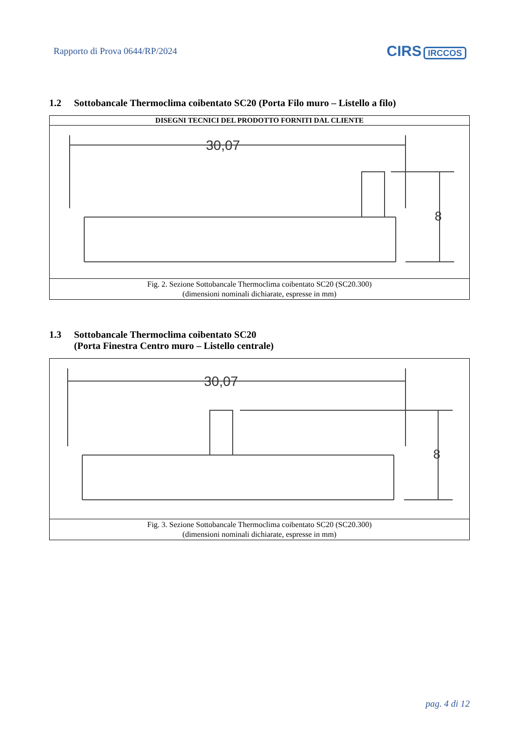Rapporto di Prova 0644/RP/2024
CIRS IRCCOS
1.2 Sottobancale Thermoclima coibentato SC20 (Porta Filo muro – Listello a filo)
| DISEGNI TECNICI DEL PRODOTTO FORNITI DAL CLIENTE |
| --- |
| 30,07 8 |
| Fig. 2. Sezione Sottobancale Thermoclima coibentato SC20 (SC20.300) (dimensioni nominali dichiarate, espresse in mm) |
1.3 Sottobancale Thermoclima coibentato SC20
(Porta Finestra Centro muro – Listello centrale)
| 30,07 8 |
| Fig. 3. Sezione Sottobancale Thermoclima coibentato SC20 (SC20.300) (dimensioni nominali dichiarate, espresse in mm) |
pag. 4 di 12